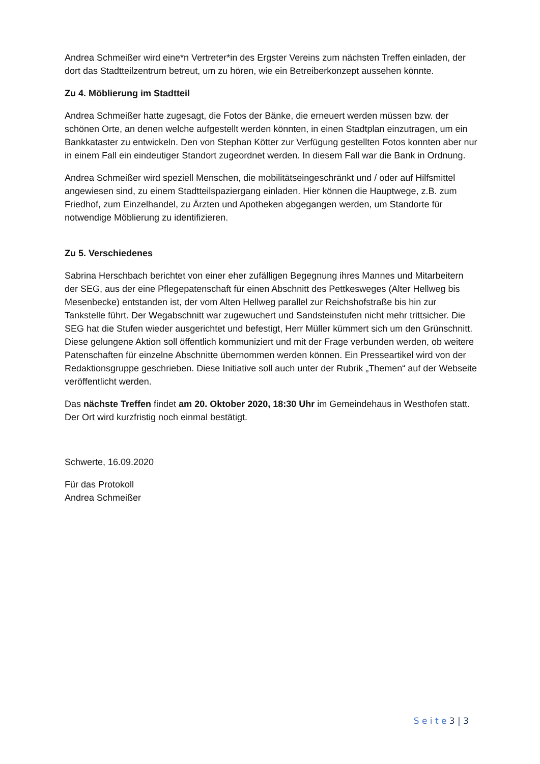Andrea Schmeißer wird eine*n Vertreter*in des Ergster Vereins zum nächsten Treffen einladen, der dort das Stadtteilzentrum betreut, um zu hören, wie ein Betreiberkonzept aussehen könnte.
Zu 4. Möblierung im Stadtteil
Andrea Schmeißer hatte zugesagt, die Fotos der Bänke, die erneuert werden müssen bzw. der schönen Orte, an denen welche aufgestellt werden könnten, in einen Stadtplan einzutragen, um ein Bankkataster zu entwickeln. Den von Stephan Kötter zur Verfügung gestellten Fotos konnten aber nur in einem Fall ein eindeutiger Standort zugeordnet werden. In diesem Fall war die Bank in Ordnung.
Andrea Schmeißer wird speziell Menschen, die mobilitätseingeschränkt und / oder auf Hilfsmittel angewiesen sind, zu einem Stadtteilspaziergang einladen. Hier können die Hauptwege, z.B. zum Friedhof, zum Einzelhandel, zu Ärzten und Apotheken abgegangen werden, um Standorte für notwendige Möblierung zu identifizieren.
Zu 5. Verschiedenes
Sabrina Herschbach berichtet von einer eher zufälligen Begegnung ihres Mannes und Mitarbeitern der SEG, aus der eine Pflegepatenschaft für einen Abschnitt des Pettkesweges (Alter Hellweg bis Mesenbecke) entstanden ist, der vom Alten Hellweg parallel zur Reichshofstraße bis hin zur Tankstelle führt. Der Wegabschnitt war zugewuchert und Sandsteinstufen nicht mehr trittsicher. Die SEG hat die Stufen wieder ausgerichtet und befestigt, Herr Müller kümmert sich um den Grünschnitt. Diese gelungene Aktion soll öffentlich kommuniziert und mit der Frage verbunden werden, ob weitere Patenschaften für einzelne Abschnitte übernommen werden können. Ein Presseartikel wird von der Redaktionsgruppe geschrieben. Diese Initiative soll auch unter der Rubrik „Themen“ auf der Webseite veröffentlicht werden.
Das nächste Treffen findet am 20. Oktober 2020, 18:30 Uhr im Gemeindehaus in Westhofen statt. Der Ort wird kurzfristig noch einmal bestätigt.
Schwerte, 16.09.2020
Für das Protokoll
Andrea Schmeißer
S e i t e 3 | 3